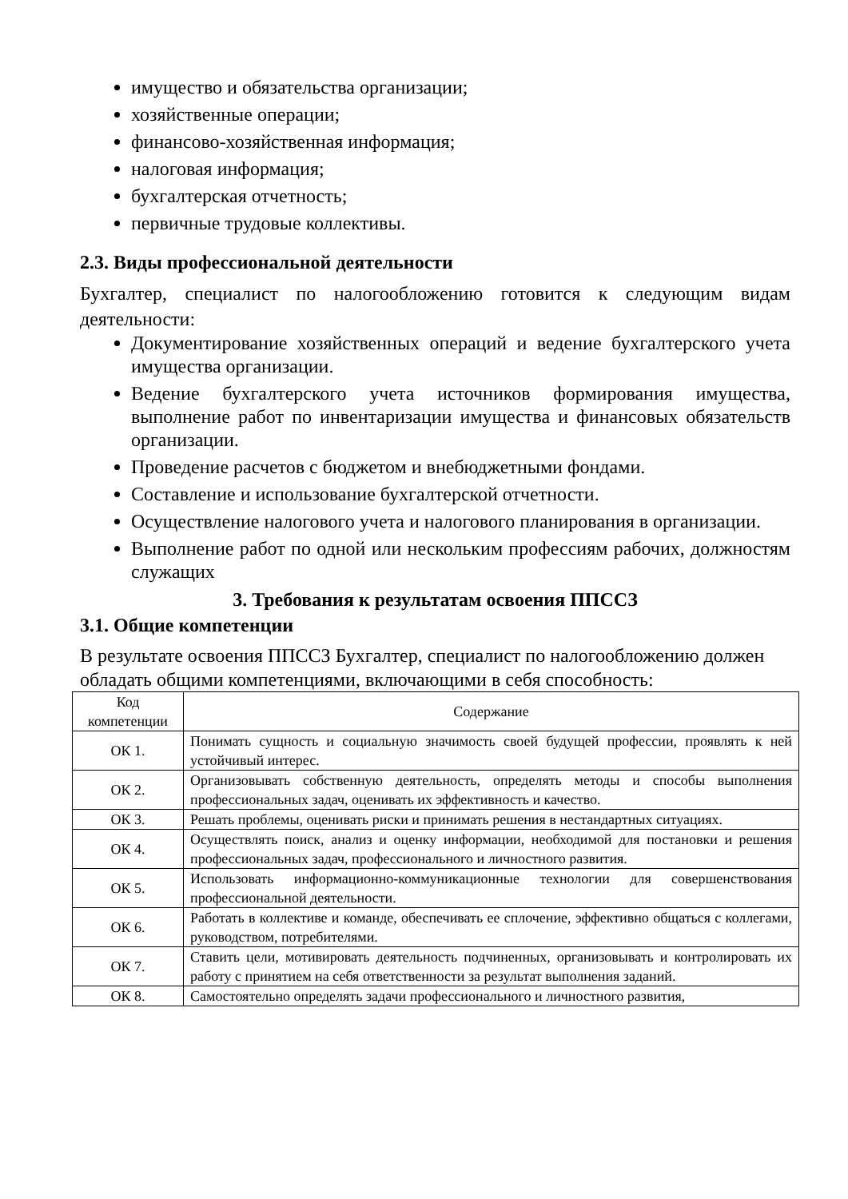имущество и обязательства организации;
хозяйственные операции;
финансово-хозяйственная информация;
налоговая информация;
бухгалтерская отчетность;
первичные трудовые коллективы.
2.3. Виды профессиональной деятельности
Бухгалтер, специалист по налогообложению готовится к следующим видам деятельности:
Документирование хозяйственных операций и ведение бухгалтерского учета имущества организации.
Ведение бухгалтерского учета источников формирования имущества, выполнение работ по инвентаризации имущества и финансовых обязательств организации.
Проведение расчетов с бюджетом и внебюджетными фондами.
Составление и использование бухгалтерской отчетности.
Осуществление налогового учета и налогового планирования в организации.
Выполнение работ по одной или нескольким профессиям рабочих, должностям служащих
3. Требования к результатам освоения ППССЗ
3.1. Общие компетенции
В результате освоения ППССЗ Бухгалтер, специалист по налогообложению должен обладать общими компетенциями, включающими в себя способность:
| Код компетенции | Содержание |
| --- | --- |
| ОК 1. | Понимать сущность и социальную значимость своей будущей профессии, проявлять к ней устойчивый интерес. |
| ОК 2. | Организовывать собственную деятельность, определять методы и способы выполнения профессиональных задач, оценивать их эффективность и качество. |
| ОК 3. | Решать проблемы, оценивать риски и принимать решения в нестандартных ситуациях. |
| ОК 4. | Осуществлять поиск, анализ и оценку информации, необходимой для постановки и решения профессиональных задач, профессионального и личностного развития. |
| ОК 5. | Использовать информационно-коммуникационные технологии для совершенствования профессиональной деятельности. |
| ОК 6. | Работать в коллективе и команде, обеспечивать ее сплочение, эффективно общаться с коллегами, руководством, потребителями. |
| ОК 7. | Ставить цели, мотивировать деятельность подчиненных, организовывать и контролировать их работу с принятием на себя ответственности за результат выполнения заданий. |
| ОК 8. | Самостоятельно определять задачи профессионального и личностного развития, |